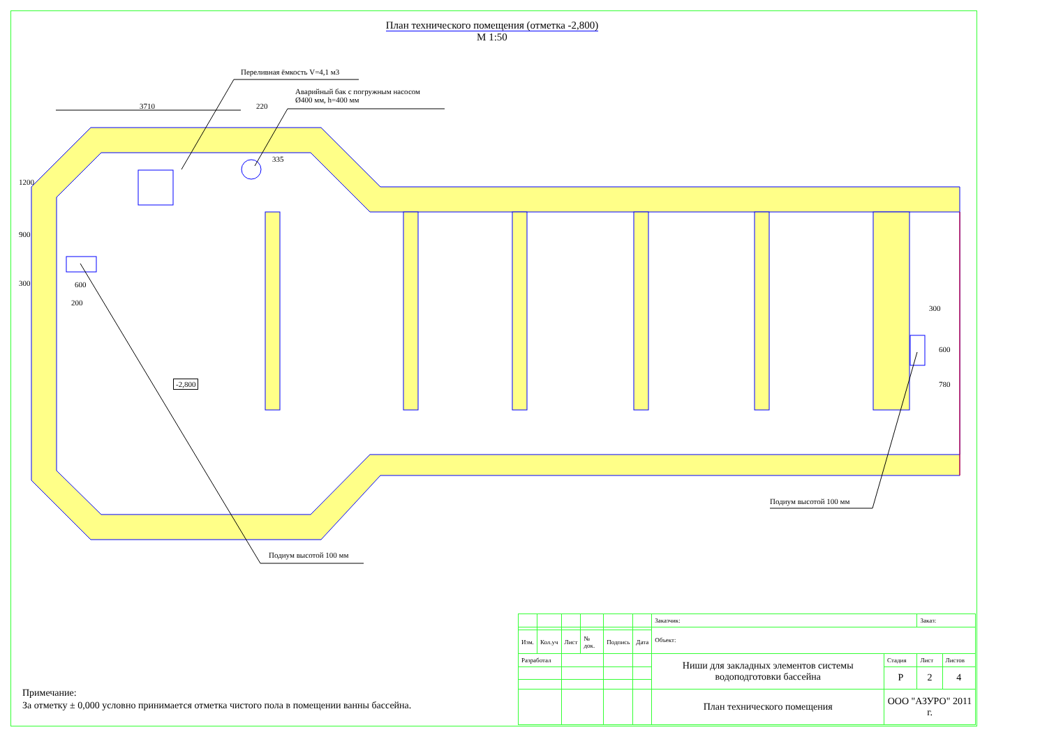План технического помещения (отметка -2,800)
М 1:50
Переливная ёмкость V=4,1 м3
Аварийный бак с погружным насосом
Ø400 мм, h=400 мм
3710 220
1200
900
300 600
200
335
-2,800
300
600
780
Подиум высотой 100 мм
Подиум высотой 100 мм
Примечание:
За отметку ± 0,000 условно принимается отметка чистого пола в помещении ванны бассейна.
| | | | | | | Заказчик: | | Заказ: | |
| | | | | | | Объект: | | | |
| Изм. | Кол.уч | Лист | № док. | Подпись | Дата | | | | |
| Разработал | | | | | | Ниши для закладных элементов системы водоподготовки бассейна | Стадия | Лист | Листов |
| | | | | | | | Р | 2 | 4 |
| | | | | | | План технического помещения | ООО "АЗУРО" 2011 г. | | |